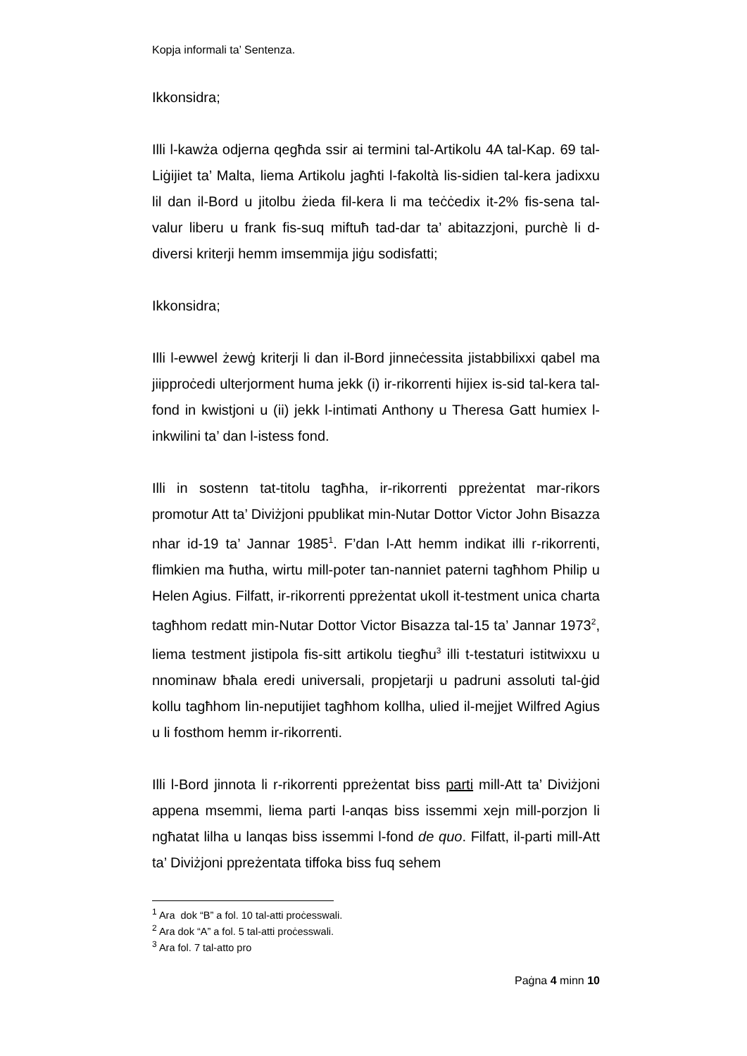Kopja informali ta’ Sentenza.
Ikkonsidra;
Illi l-kawża odjerna qegħda ssir ai termini tal-Artikolu 4A tal-Kap. 69 tal-Liġijiet ta’ Malta, liema Artikolu jagħti l-fakoltà lis-sidien tal-kera jadixxu lil dan il-Bord u jitolbu żieda fil-kera li ma teċċedix it-2% fis-sena tal-valur liberu u frank fis-suq miftuħ tad-dar ta’ abitazzjoni, purchè li d-diversi kriterji hemm imsemmija jiġu sodisfatti;
Ikkonsidra;
Illi l-ewwel żewġ kriterji li dan il-Bord jinneċessita jistabbilixxi qabel ma jiipproċedi ulterjorment huma jekk (i) ir-rikorrenti hijiex is-sid tal-kera tal-fond in kwistjoni u (ii) jekk l-intimati Anthony u Theresa Gatt humiex l-inkwilini ta’ dan l-istess fond.
Illi in sostenn tat-titolu tagħha, ir-rikorrenti ppreżentat mar-rikors promotur Att ta’ Diviżjoni ppublikat min-Nutar Dottor Victor John Bisazza nhar id-19 ta’ Jannar 1985<sup>1</sup>. F’dan l-Att hemm indikat illi r-rikorrenti, flimkien ma ħutha, wirtu mill-poter tan-nanniet paterni tagħhom Philip u Helen Agius. Filfatt, ir-rikorrenti ppreżentat ukoll it-testment unica charta tagħhom redatt min-Nutar Dottor Victor Bisazza tal-15 ta’ Jannar 1973<sup>2</sup>, liema testment jistipola fis-sitt artikolu tiegħu<sup>3</sup> illi t-testaturi istitwixxu u nnominaw bħala eredi universali, propjetarji u padruni assoluti tal-ġid kollu tagħhom lin-neputijiet tagħhom kollha, ulied il-mejjet Wilfred Agius u li fosthom hemm ir-rikorrenti.
Illi l-Bord jinnota li r-rikorrenti ppreżentat biss parti mill-Att ta’ Diviżjoni appena msemmi, liema parti l-anqas biss issemmi xejn mill-porzjon li ngħatat lilha u lanqas biss issemmi l-fond de quo. Filfatt, il-parti mill-Att ta’ Diviżjoni ppreżentata tiffoka biss fuq sehem
<sup>1</sup> Ara dok “B” a fol. 10 tal-atti proċesswali.
<sup>2</sup> Ara dok “A” a fol. 5 tal-atti proċesswali.
<sup>3</sup> Ara fol. 7 tal-atto pro
Paġna 4 minn 10